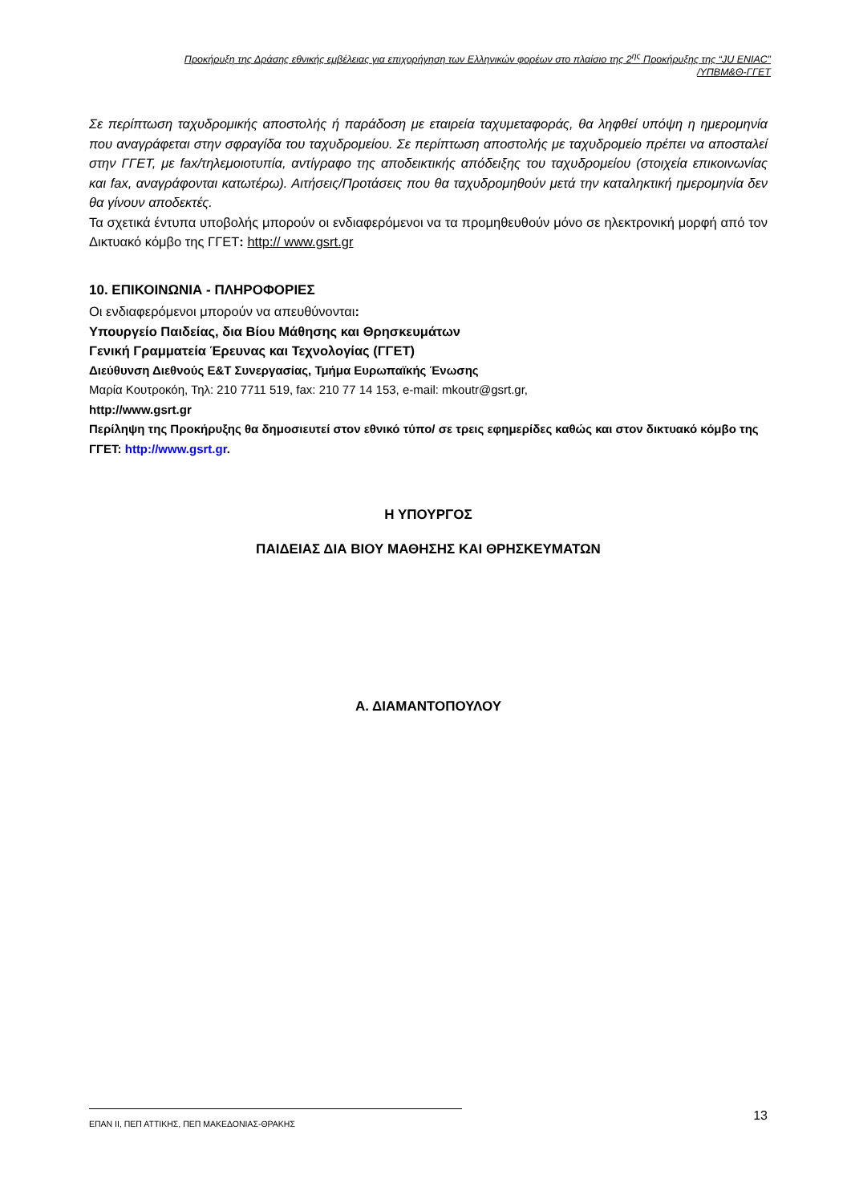Προκήρυξη της Δράσης εθνικής εμβέλειας για επιχορήγηση των Ελληνικών φορέων στο πλαίσιο της 2<sup>ης</sup> Προκήρυξης της “JU ENIAC”
/ΥΠΒΜ&Θ-ΓΓΕΤ
Σε περίπτωση ταχυδρομικής αποστολής ή παράδοση με εταιρεία ταχυμεταφοράς, θα ληφθεί υπόψη η ημερομηνία που αναγράφεται στην σφραγίδα του ταχυδρομείου. Σε περίπτωση αποστολής με ταχυδρομείο πρέπει να αποσταλεί στην ΓΓΕΤ, με fax/τηλεμοιοτυπία, αντίγραφο της αποδεικτικής απόδειξης του ταχυδρομείου (στοιχεία επικοινωνίας και fax, αναγράφονται κατωτέρω). Αιτήσεις/Προτάσεις που θα ταχυδρομηθούν μετά την καταληκτική ημερομηνία δεν θα γίνουν αποδεκτές.
Τα σχετικά έντυπα υποβολής μπορούν οι ενδιαφερόμενοι να τα προμηθευθούν μόνο σε ηλεκτρονική μορφή από τον Δικτυακό κόμβο της ΓΓΕΤ: http:// www.gsrt.gr
10. ΕΠΙΚΟΙΝΩΝΙΑ - ΠΛΗΡΟΦΟΡΙΕΣ
Οι ενδιαφερόμενοι μπορούν να απευθύνονται:
Υπουργείο Παιδείας, δια Βίου Μάθησης και Θρησκευμάτων
Γενική Γραμματεία Έρευνας και Τεχνολογίας (ΓΓΕΤ)
Διεύθυνση Διεθνούς Ε&Τ Συνεργασίας, Τμήμα Ευρωπαϊκής Ένωσης
Μαρία Κουτροκόη, Τηλ: 210 7711 519, fax: 210 77 14 153, e-mail: mkoutr@gsrt.gr,
http://www.gsrt.gr
Περίληψη της Προκήρυξης θα δημοσιευτεί στον εθνικό τύπο/ σε τρεις εφημερίδες καθώς και στον δικτυακό κόμβο της ΓΓΕΤ: http://www.gsrt.gr.
Η ΥΠΟΥΡΓΟΣ
ΠΑΙΔΕΙΑΣ ΔΙΑ ΒΙΟΥ ΜΑΘΗΣΗΣ ΚΑΙ ΘΡΗΣΚΕΥΜΑΤΩΝ
Α. ΔΙΑΜΑΝΤΟΠΟΥΛΟΥ
ΕΠΑΝ ΙΙ, ΠΕΠ ΑΤΤΙΚΗΣ, ΠΕΠ ΜΑΚΕΔΟΝΙΑΣ-ΘΡΑΚΗΣ 13